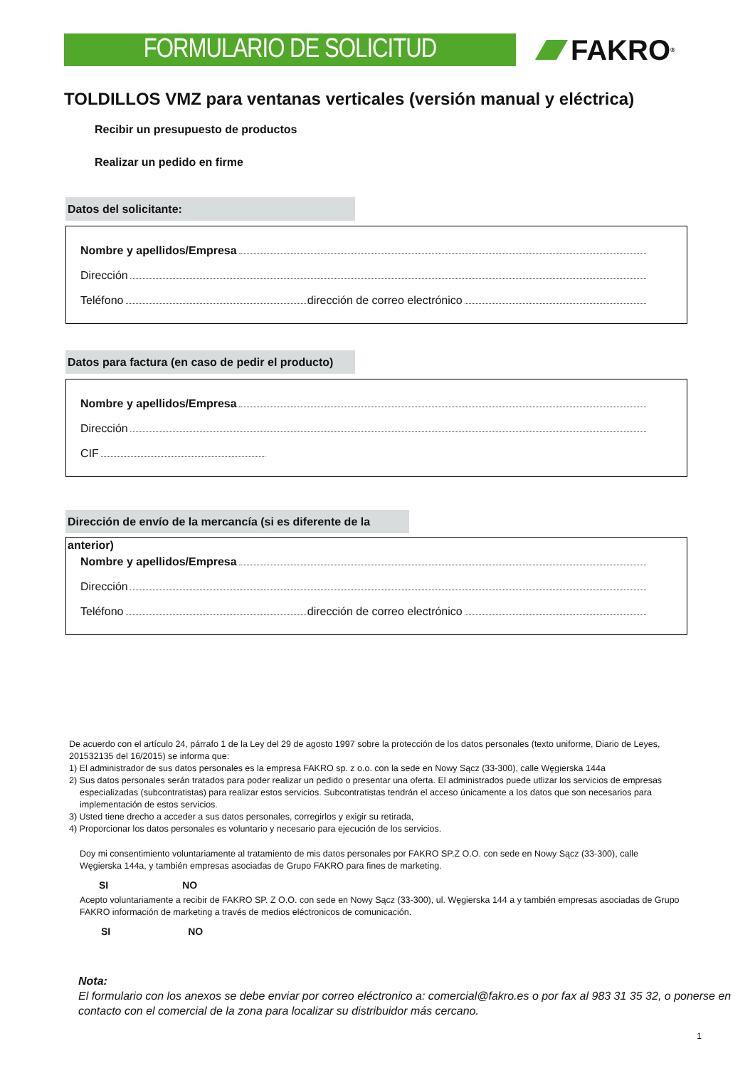FORMULARIO DE SOLICITUD
FAKRO<sup>®</sup>
TOLDILLOS VMZ para ventanas verticales (versión manual y eléctrica)
Recibir un presupuesto de productos
Realizar un pedido en firme
Datos del solicitante:
Nombre y apellidos/Empresa
Dirección
Teléfono dirección de correo electrónico
Datos para factura (en caso de pedir el producto)
Nombre y apellidos/Empresa
Dirección
CIF
Dirección de envío de la mercancía (si es diferente de la anterior)
Nombre y apellidos/Empresa
Dirección
Teléfono dirección de correo electrónico
De acuerdo con el artículo 24, párrafo 1 de la Ley del 29 de agosto 1997 sobre la protección de los datos personales (texto uniforme, Diario de Leyes, 201532135 del 16/2015) se informa que:
1) El administrador de sus datos personales es la empresa FAKRO sp. z o.o. con la sede en Nowy Sącz (33-300), calle Węgierska 144a
2) Sus datos personales serán tratados para poder realizar un pedido o presentar una oferta. El administrados puede utlizar los servicios de empresas especializadas (subcontratistas) para realizar estos servicios. Subcontratistas tendrán el acceso únicamente a los datos que son necesarios para implementación de estos servicios.
3) Usted tiene drecho a acceder a sus datos personales, corregirlos y exigir su retirada,
4) Proporcionar los datos personales es voluntario y necesario para ejecución de los servicios.
Doy mi consentimiento voluntariamente al tratamiento de mis datos personales por FAKRO SP.Z O.O. con sede en Nowy Sącz (33-300), calle Węgierska 144a, y también empresas asociadas de Grupo FAKRO para fines de marketing.
SI NO
Acepto voluntariamente a recibir de FAKRO SP. Z O.O. con sede en Nowy Sącz (33-300), ul. Węgierska 144 a y también empresas asociadas de Grupo FAKRO información de marketing a través de medios eléctronicos de comunicación.
SI NO
Nota:
El formulario con los anexos se debe enviar por correo eléctronico a: comercial@fakro.es o por fax al 983 31 35 32, o ponerse en contacto con el comercial de la zona para localizar su distribuidor más cercano.
1